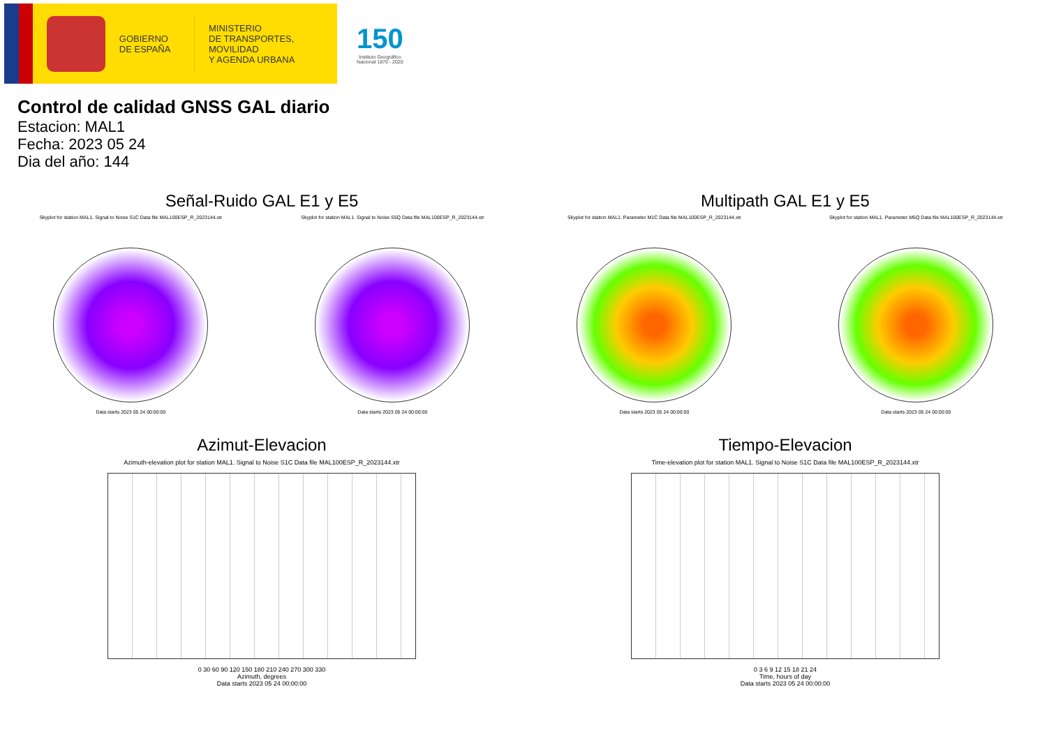GOBIERNO
DE ESPAÑA
MINISTERIO
DE TRANSPORTES, MOVILIDAD
Y AGENDA URBANA
150
Instituto Geográfico
Nacional 1870 - 2020
Control de calidad GNSS GAL diario
Estacion: MAL1
Fecha: 2023 05 24
Dia del año: 144
Señal-Ruido GAL E1 y E5
Skyplot for station MAL1. Signal to Noise S1C Data file MAL100ESP_R_2023144.xtr
Data starts 2023 05 24 00:00:00
Skyplot for station MAL1. Signal to Noise S5Q Data file MAL100ESP_R_2023144.xtr
Data starts 2023 05 24 00:00:00
Multipath GAL E1 y E5
Skyplot for station MAL1. Parameter M1C Data file MAL100ESP_R_2023144.xtr
Data starts 2023 05 24 00:00:00
Skyplot for station MAL1. Parameter M5Q Data file MAL100ESP_R_2023144.xtr
Data starts 2023 05 24 00:00:00
Azimut-Elevacion
Azimuth-elevation plot for station MAL1. Signal to Noise S1C Data file MAL100ESP_R_2023144.xtr
0 30 60 90 120 150 180 210 240 270 300 330
Azimuth, degrees
Data starts 2023 05 24 00:00:00
Tiempo-Elevacion
Time-elevation plot for station MAL1. Signal to Noise S1C Data file MAL100ESP_R_2023144.xtr
0 3 6 9 12 15 18 21 24
Time, hours of day
Data starts 2023 05 24 00:00:00